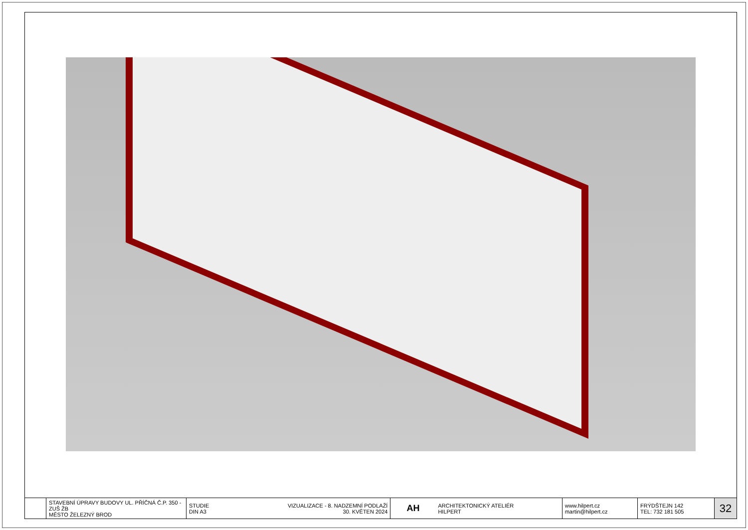| | STAVEBNÍ ÚPRAVY BUDOVY UL. PŘÍČNÁ Č.P. 350 - ZUŠ ŽB MĚSTO ŽELEZNÝ BROD | STUDIE DIN A3 | VIZUALIZACE - 8. NADZEMNÍ PODLAŽÍ 30. KVĚTEN 2024 | AH | ARCHITEKTONICKÝ ATELIÉR HILPERT | www.hilpert.cz martin@hilpert.cz | FRÝDŠTEJN 142 TEL: 732 181 505 | 32 |